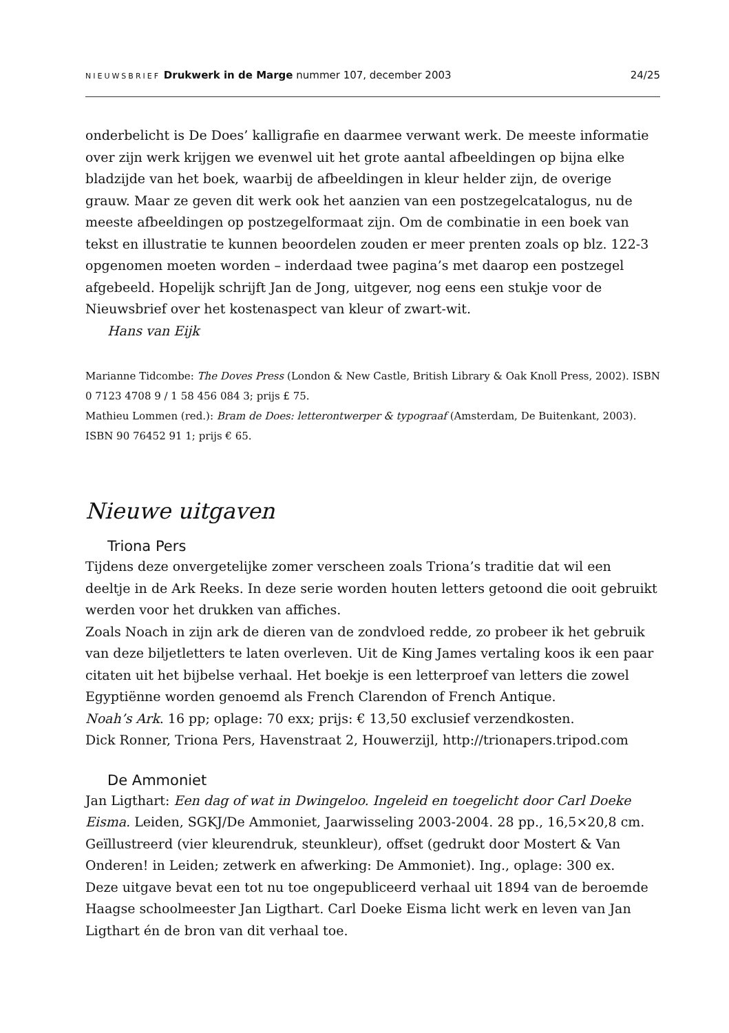NIEUWSBRIEF Drukwerk in de Marge nummer 107, december 2003 24/25
onderbelicht is De Does’ kalligrafie en daarmee verwant werk. De meeste informatie over zijn werk krijgen we evenwel uit het grote aantal afbeeldingen op bijna elke bladzijde van het boek, waarbij de afbeeldingen in kleur helder zijn, de overige grauw. Maar ze geven dit werk ook het aanzien van een postzegelcatalogus, nu de meeste afbeeldingen op postzegelformaat zijn. Om de combinatie in een boek van tekst en illustratie te kunnen beoordelen zouden er meer prenten zoals op blz. 122-3 opgenomen moeten worden – inderdaad twee pagina’s met daarop een postzegel afgebeeld. Hopelijk schrijft Jan de Jong, uitgever, nog eens een stukje voor de Nieuwsbrief over het kostenaspect van kleur of zwart-wit.
Hans van Eijk
Marianne Tidcombe: The Doves Press (London & New Castle, British Library & Oak Knoll Press, 2002). ISBN 0 7123 4708 9 / 1 58 456 084 3; prijs £ 75.
Mathieu Lommen (red.): Bram de Does: letterontwerper & typograaf (Amsterdam, De Buitenkant, 2003). ISBN 90 76452 91 1; prijs € 65.
Nieuwe uitgaven
Triona Pers
Tijdens deze onvergetelijke zomer verscheen zoals Triona’s traditie dat wil een deeltje in de Ark Reeks. In deze serie worden houten letters getoond die ooit gebruikt werden voor het drukken van affiches.
Zoals Noach in zijn ark de dieren van de zondvloed redde, zo probeer ik het gebruik van deze biljetletters te laten overleven. Uit de King James vertaling koos ik een paar citaten uit het bijbelse verhaal. Het boekje is een letterproef van letters die zowel Egyptiënne worden genoemd als French Clarendon of French Antique.
Noah’s Ark. 16 pp; oplage: 70 exx; prijs: € 13,50 exclusief verzendkosten.
Dick Ronner, Triona Pers, Havenstraat 2, Houwerzijl, http://trionapers.tripod.com
De Ammoniet
Jan Ligthart: Een dag of wat in Dwingeloo. Ingeleid en toegelicht door Carl Doeke Eisma. Leiden, SGKJ/De Ammoniet, Jaarwisseling 2003-2004. 28 pp., 16,5×20,8 cm. Geïllustreerd (vier kleurendruk, steunkleur), offset (gedrukt door Mostert & Van Onderen! in Leiden; zetwerk en afwerking: De Ammoniet). Ing., oplage: 300 ex.
Deze uitgave bevat een tot nu toe ongepubliceerd verhaal uit 1894 van de beroemde Haagse schoolmeester Jan Ligthart. Carl Doeke Eisma licht werk en leven van Jan Ligthart én de bron van dit verhaal toe.